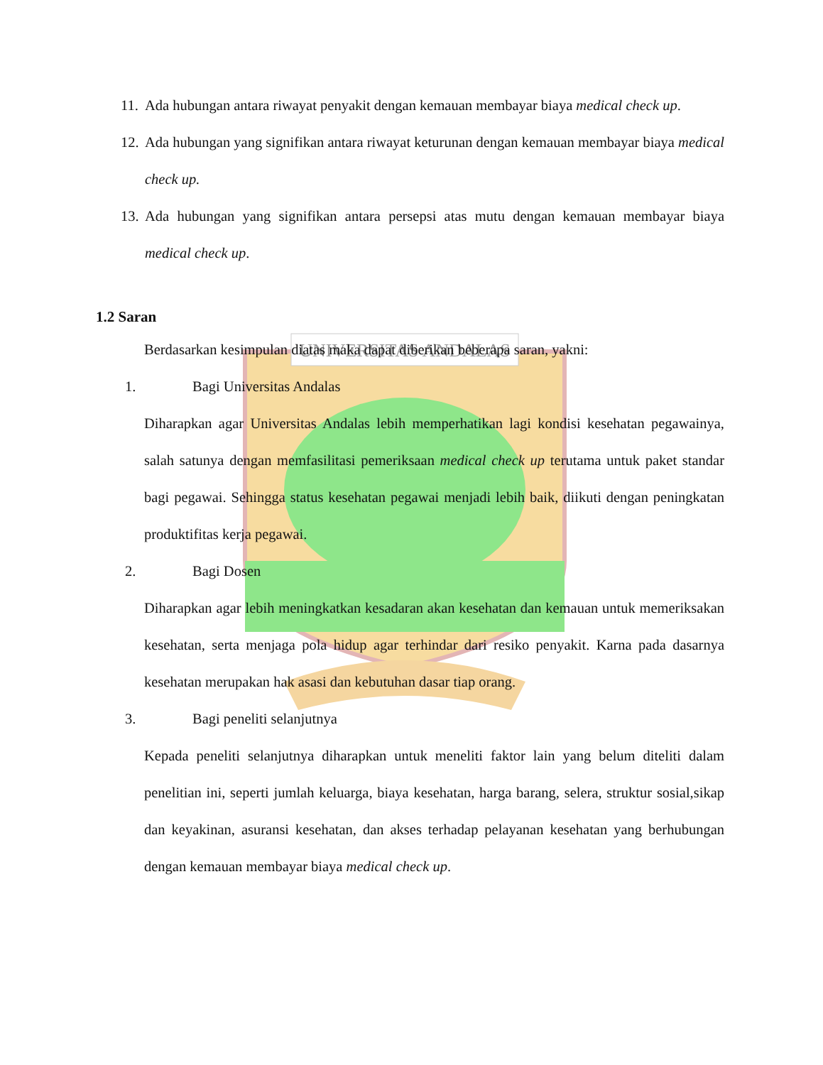UNIVERSITAS ANDALAS
11. Ada hubungan antara riwayat penyakit dengan kemauan membayar biaya medical check up.
12. Ada hubungan yang signifikan antara riwayat keturunan dengan kemauan membayar biaya medical check up.
13. Ada hubungan yang signifikan antara persepsi atas mutu dengan kemauan membayar biaya medical check up.
1.2 Saran
Berdasarkan kesimpulan diatas maka dapat diberikan beberapa saran, yakni:
1. Bagi Universitas Andalas
Diharapkan agar Universitas Andalas lebih memperhatikan lagi kondisi kesehatan pegawainya, salah satunya dengan memfasilitasi pemeriksaan medical check up terutama untuk paket standar bagi pegawai. Sehingga status kesehatan pegawai menjadi lebih baik, diikuti dengan peningkatan produktifitas kerja pegawai.
2. Bagi Dosen
Diharapkan agar lebih meningkatkan kesadaran akan kesehatan dan kemauan untuk memeriksakan kesehatan, serta menjaga pola hidup agar terhindar dari resiko penyakit. Karna pada dasarnya kesehatan merupakan hak asasi dan kebutuhan dasar tiap orang.
3. Bagi peneliti selanjutnya
Kepada peneliti selanjutnya diharapkan untuk meneliti faktor lain yang belum diteliti dalam penelitian ini, seperti jumlah keluarga, biaya kesehatan, harga barang, selera, struktur sosial,sikap dan keyakinan, asuransi kesehatan, dan akses terhadap pelayanan kesehatan yang berhubungan dengan kemauan membayar biaya medical check up.